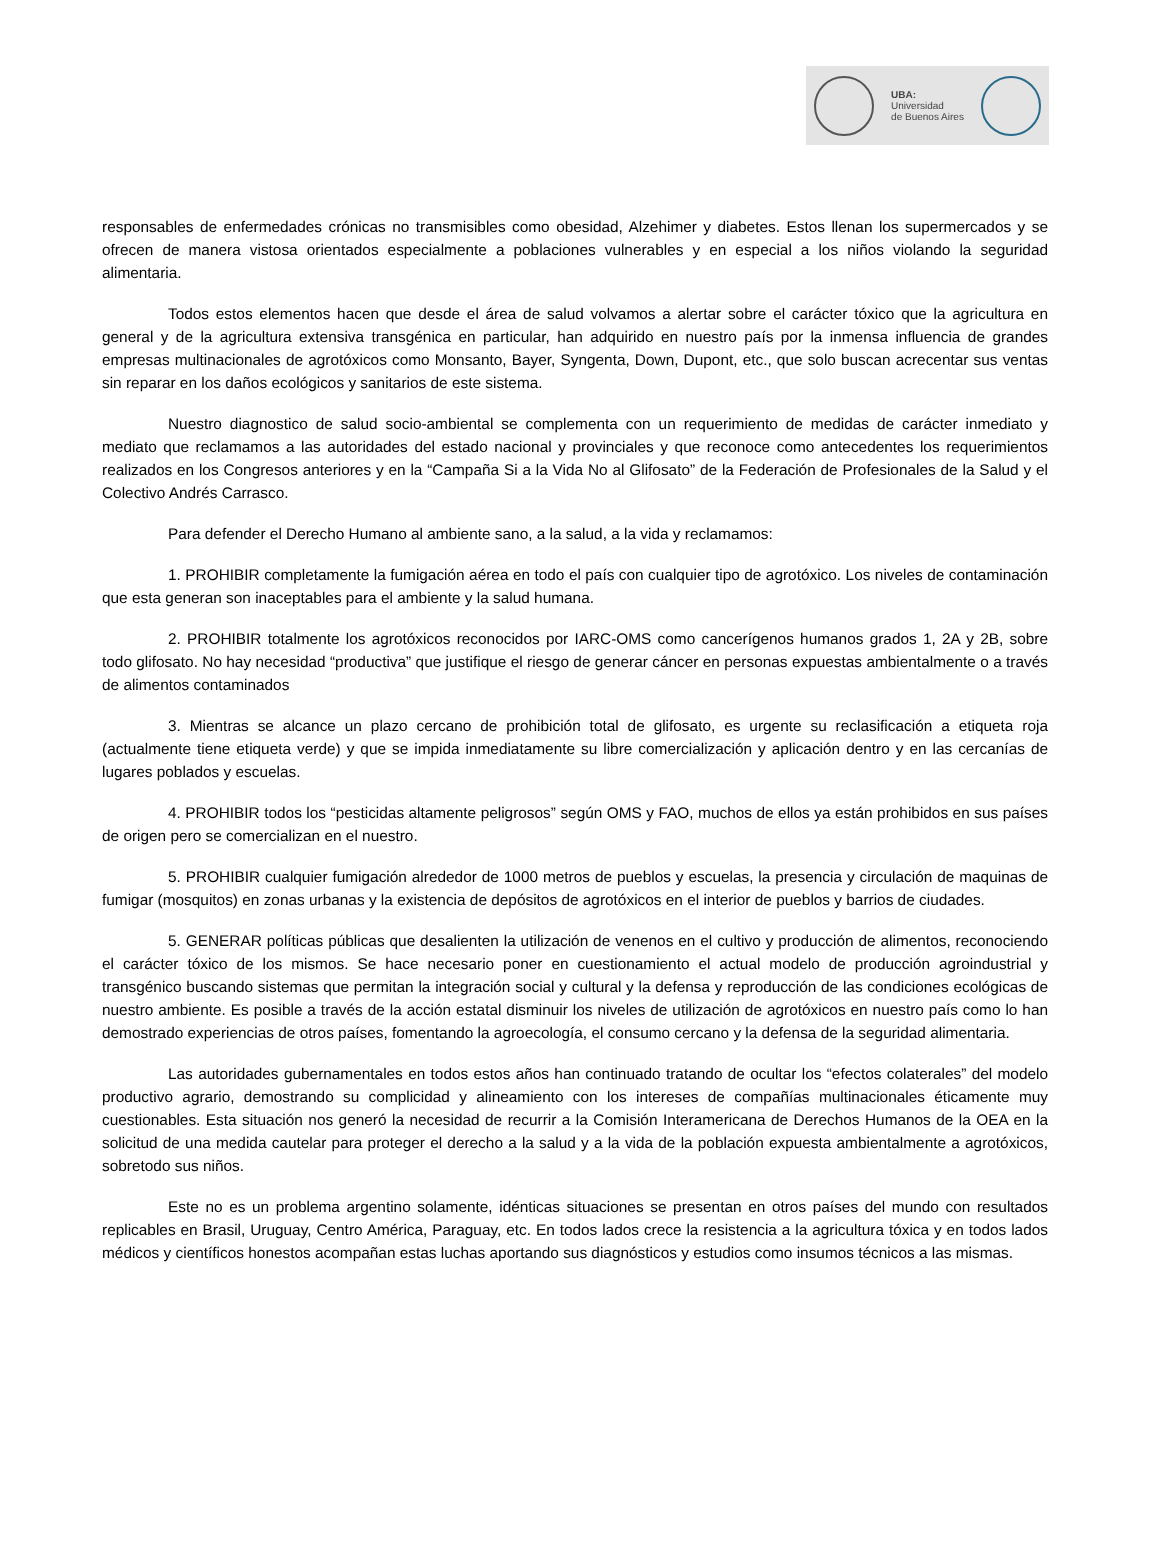UBA:
Universidad
de Buenos Aires
responsables de enfermedades crónicas no transmisibles como obesidad, Alzehimer y diabetes. Estos llenan los supermercados y se ofrecen de manera vistosa orientados especialmente a poblaciones vulnerables y en especial a los niños violando la seguridad alimentaria.
Todos estos elementos hacen que desde el área de salud volvamos a alertar sobre el carácter tóxico que la agricultura en general y de la agricultura extensiva transgénica en particular, han adquirido en nuestro país por la inmensa influencia de grandes empresas multinacionales de agrotóxicos como Monsanto, Bayer, Syngenta, Down, Dupont, etc., que solo buscan acrecentar sus ventas sin reparar en los daños ecológicos y sanitarios de este sistema.
Nuestro diagnostico de salud socio-ambiental se complementa con un requerimiento de medidas de carácter inmediato y mediato que reclamamos a las autoridades del estado nacional y provinciales y que reconoce como antecedentes los requerimientos realizados en los Congresos anteriores y en la “Campaña Si a la Vida No al Glifosato” de la Federación de Profesionales de la Salud y el Colectivo Andrés Carrasco.
Para defender el Derecho Humano al ambiente sano, a la salud, a la vida y reclamamos:
1. PROHIBIR completamente la fumigación aérea en todo el país con cualquier tipo de agrotóxico. Los niveles de contaminación que esta generan son inaceptables para el ambiente y la salud humana.
2. PROHIBIR totalmente los agrotóxicos reconocidos por IARC-OMS como cancerígenos humanos grados 1, 2A y 2B, sobre todo glifosato. No hay necesidad “productiva” que justifique el riesgo de generar cáncer en personas expuestas ambientalmente o a través de alimentos contaminados
3. Mientras se alcance un plazo cercano de prohibición total de glifosato, es urgente su reclasificación a etiqueta roja (actualmente tiene etiqueta verde) y que se impida inmediatamente su libre comercialización y aplicación dentro y en las cercanías de lugares poblados y escuelas.
4. PROHIBIR todos los “pesticidas altamente peligrosos” según OMS y FAO, muchos de ellos ya están prohibidos en sus países de origen pero se comercializan en el nuestro.
5. PROHIBIR cualquier fumigación alrededor de 1000 metros de pueblos y escuelas, la presencia y circulación de maquinas de fumigar (mosquitos) en zonas urbanas y la existencia de depósitos de agrotóxicos en el interior de pueblos y barrios de ciudades.
5. GENERAR políticas públicas que desalienten la utilización de venenos en el cultivo y producción de alimentos, reconociendo el carácter tóxico de los mismos. Se hace necesario poner en cuestionamiento el actual modelo de producción agroindustrial y transgénico buscando sistemas que permitan la integración social y cultural y la defensa y reproducción de las condiciones ecológicas de nuestro ambiente. Es posible a través de la acción estatal disminuir los niveles de utilización de agrotóxicos en nuestro país como lo han demostrado experiencias de otros países, fomentando la agroecología, el consumo cercano y la defensa de la seguridad alimentaria.
Las autoridades gubernamentales en todos estos años han continuado tratando de ocultar los “efectos colaterales” del modelo productivo agrario, demostrando su complicidad y alineamiento con los intereses de compañías multinacionales éticamente muy cuestionables. Esta situación nos generó la necesidad de recurrir a la Comisión Interamericana de Derechos Humanos de la OEA en la solicitud de una medida cautelar para proteger el derecho a la salud y a la vida de la población expuesta ambientalmente a agrotóxicos, sobretodo sus niños.
Este no es un problema argentino solamente, idénticas situaciones se presentan en otros países del mundo con resultados replicables en Brasil, Uruguay, Centro América, Paraguay, etc. En todos lados crece la resistencia a la agricultura tóxica y en todos lados médicos y científicos honestos acompañan estas luchas aportando sus diagnósticos y estudios como insumos técnicos a las mismas.